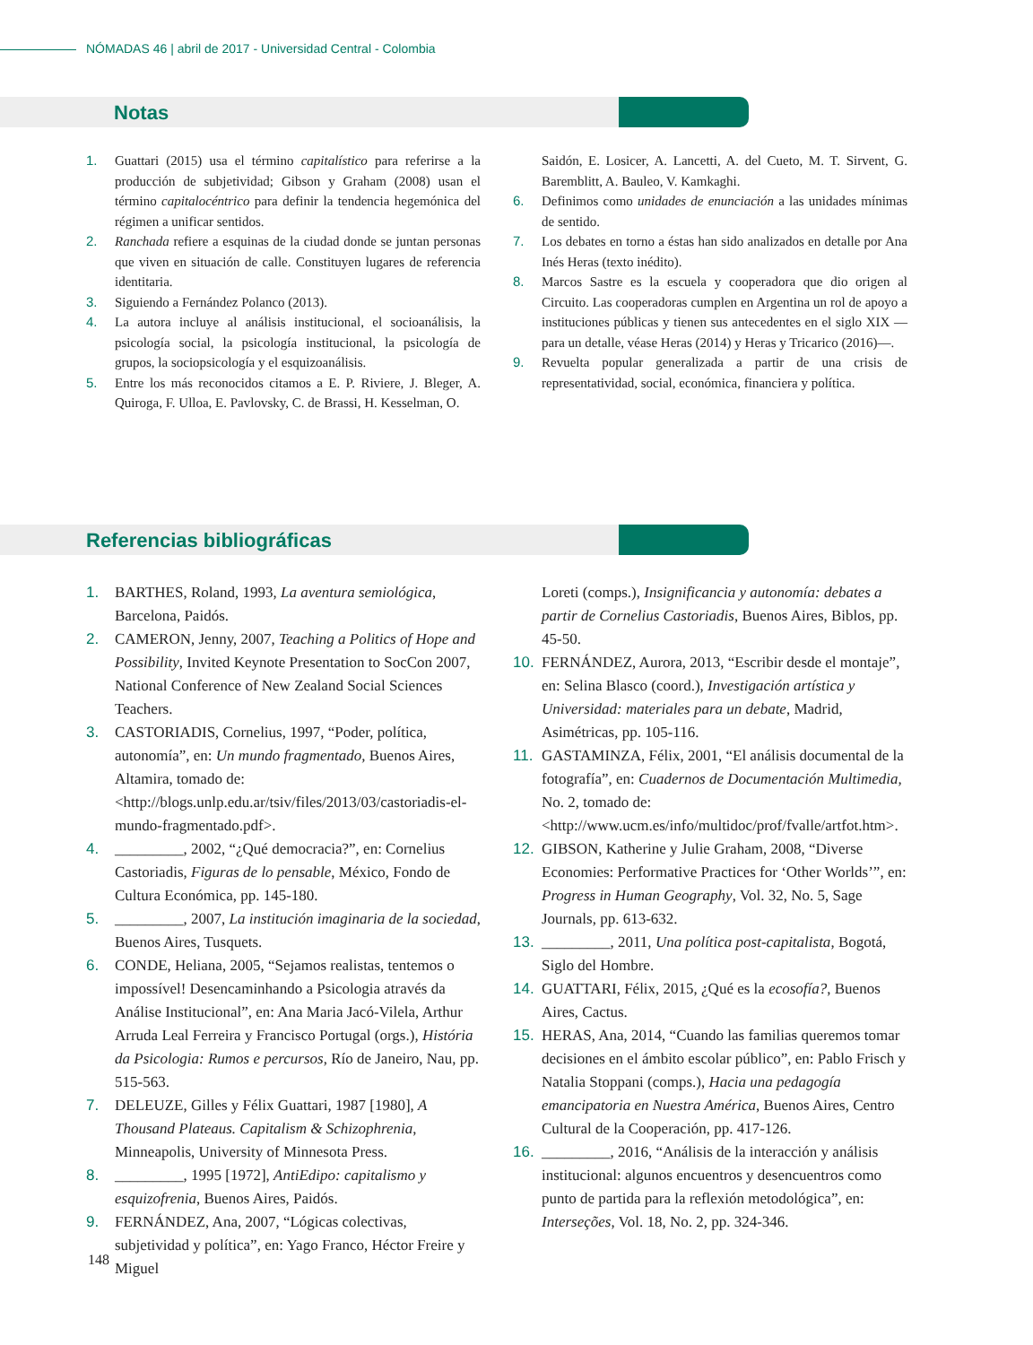NÓMADAS 46 | abril de 2017 - Universidad Central - Colombia
Notas
1. Guattari (2015) usa el término capitalístico para referirse a la producción de subjetividad; Gibson y Graham (2008) usan el término capitalocéntrico para definir la tendencia hegemónica del régimen a unificar sentidos.
2. Ranchada refiere a esquinas de la ciudad donde se juntan personas que viven en situación de calle. Constituyen lugares de referencia identitaria.
3. Siguiendo a Fernández Polanco (2013).
4. La autora incluye al análisis institucional, el socioanálisis, la psicología social, la psicología institucional, la psicología de grupos, la sociopsicología y el esquizoanálisis.
5. Entre los más reconocidos citamos a E. P. Riviere, J. Bleger, A. Quiroga, F. Ulloa, E. Pavlovsky, C. de Brassi, H. Kesselman, O.
Saidón, E. Losicer, A. Lancetti, A. del Cueto, M. T. Sirvent, G. Baremblitt, A. Bauleo, V. Kamkaghi.
6. Definimos como unidades de enunciación a las unidades mínimas de sentido.
7. Los debates en torno a éstas han sido analizados en detalle por Ana Inés Heras (texto inédito).
8. Marcos Sastre es la escuela y cooperadora que dio origen al Circuito. Las cooperadoras cumplen en Argentina un rol de apoyo a instituciones públicas y tienen sus antecedentes en el siglo XIX —para un detalle, véase Heras (2014) y Heras y Tricarico (2016)—.
9. Revuelta popular generalizada a partir de una crisis de representatividad, social, económica, financiera y política.
Referencias bibliográficas
1. BARTHES, Roland, 1993, La aventura semiológica, Barcelona, Paidós.
2. CAMERON, Jenny, 2007, Teaching a Politics of Hope and Possibility, Invited Keynote Presentation to SocCon 2007, National Conference of New Zealand Social Sciences Teachers.
3. CASTORIADIS, Cornelius, 1997, “Poder, política, autonomía”, en: Un mundo fragmentado, Buenos Aires, Altamira, tomado de: <http://blogs.unlp.edu.ar/tsiv/files/2013/03/castoriadis-el-mundo-fragmentado.pdf>.
4. _________, 2002, “¿Qué democracia?”, en: Cornelius Castoriadis, Figuras de lo pensable, México, Fondo de Cultura Económica, pp. 145-180.
5. _________, 2007, La institución imaginaria de la sociedad, Buenos Aires, Tusquets.
6. CONDE, Heliana, 2005, “Sejamos realistas, tentemos o impossível! Desencaminhando a Psicologia através da Análise Institucional”, en: Ana Maria Jacó-Vilela, Arthur Arruda Leal Ferreira y Francisco Portugal (orgs.), História da Psicologia: Rumos e percursos, Río de Janeiro, Nau, pp. 515-563.
7. DELEUZE, Gilles y Félix Guattari, 1987 [1980], A Thousand Plateaus. Capitalism & Schizophrenia, Minneapolis, University of Minnesota Press.
8. _________, 1995 [1972], AntiEdipo: capitalismo y esquizofrenia, Buenos Aires, Paidós.
9. FERNÁNDEZ, Ana, 2007, “Lógicas colectivas, subjetividad y política”, en: Yago Franco, Héctor Freire y Miguel
Loreti (comps.), Insignificancia y autonomía: debates a partir de Cornelius Castoriadis, Buenos Aires, Biblos, pp. 45-50.
10. FERNÁNDEZ, Aurora, 2013, “Escribir desde el montaje”, en: Selina Blasco (coord.), Investigación artística y Universidad: materiales para un debate, Madrid, Asimétricas, pp. 105-116.
11. GASTAMINZA, Félix, 2001, “El análisis documental de la fotografía”, en: Cuadernos de Documentación Multimedia, No. 2, tomado de: <http://www.ucm.es/info/multidoc/prof/fvalle/artfot.htm>.
12. GIBSON, Katherine y Julie Graham, 2008, “Diverse Economies: Performative Practices for ‘Other Worlds’”, en: Progress in Human Geography, Vol. 32, No. 5, Sage Journals, pp. 613-632.
13. _________, 2011, Una política post-capitalista, Bogotá, Siglo del Hombre.
14. GUATTARI, Félix, 2015, ¿Qué es la ecosofía?, Buenos Aires, Cactus.
15. HERAS, Ana, 2014, “Cuando las familias queremos tomar decisiones en el ámbito escolar público”, en: Pablo Frisch y Natalia Stoppani (comps.), Hacia una pedagogía emancipatoria en Nuestra América, Buenos Aires, Centro Cultural de la Cooperación, pp. 417-126.
16. _________, 2016, “Análisis de la interacción y análisis institucional: algunos encuentros y desencuentros como punto de partida para la reflexión metodológica”, en: Interseções, Vol. 18, No. 2, pp. 324-346.
148